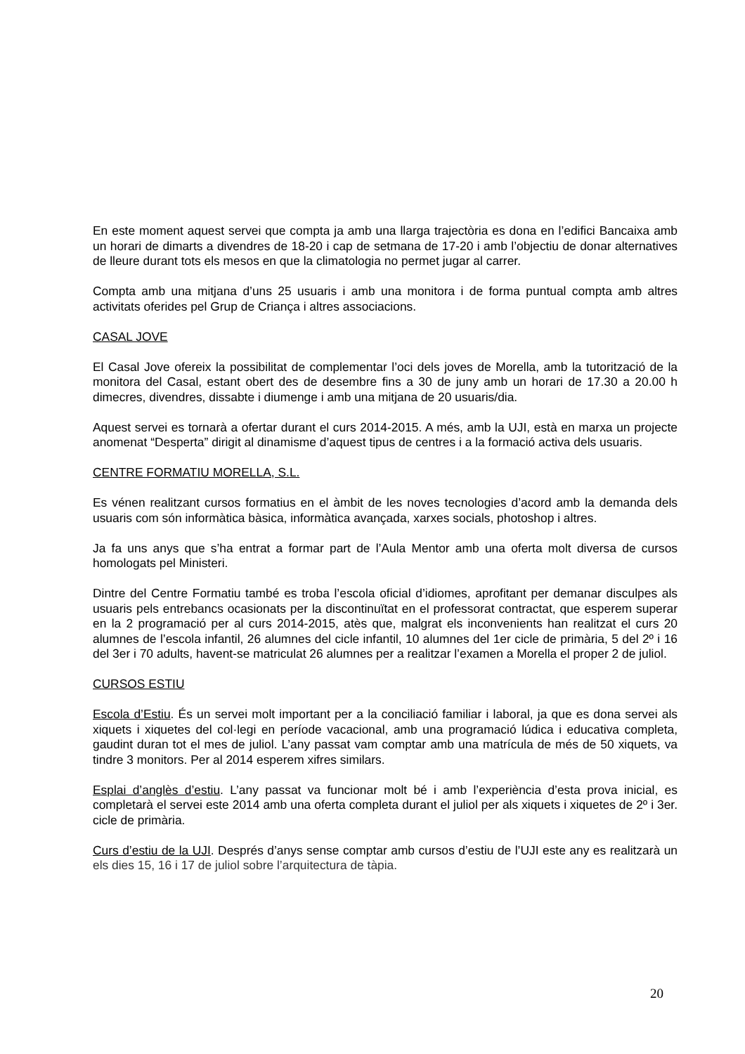En este moment aquest servei que compta ja amb una llarga trajectòria es dona en l’edifici Bancaixa amb un horari de dimarts a divendres de 18-20 i cap de setmana de 17-20 i amb l’objectiu de donar alternatives de lleure durant tots els mesos en que la climatologia no permet jugar al carrer.
Compta amb una mitjana d’uns 25 usuaris i amb una monitora i de forma puntual compta amb altres activitats oferides pel Grup de Criança i altres associacions.
CASAL JOVE
El Casal Jove ofereix la possibilitat de complementar l’oci dels joves de Morella, amb la tutorització de la monitora del Casal, estant obert des de desembre fins a 30 de juny amb un horari de 17.30 a 20.00 h dimecres, divendres, dissabte i diumenge i amb una mitjana de 20 usuaris/dia.
Aquest servei es tornarà a ofertar durant el curs 2014-2015. A més, amb la UJI, està en marxa un projecte anomenat “Desperta” dirigit al dinamisme d’aquest tipus de centres i a la formació activa dels usuaris.
CENTRE FORMATIU MORELLA, S.L.
Es vénen realitzant cursos formatius en el àmbit de les noves tecnologies d’acord amb la demanda dels usuaris com són informàtica bàsica, informàtica avançada, xarxes socials, photoshop i altres.
Ja fa uns anys que s’ha entrat a formar part de l’Aula Mentor amb una oferta molt diversa de cursos homologats pel Ministeri.
Dintre del Centre Formatiu també es troba l’escola oficial d’idiomes, aprofitant per demanar disculpes als usuaris pels entrebancs ocasionats per la discontinuïtat en el professorat contractat, que esperem superar en la 2 programació per al curs 2014-2015, atès que, malgrat els inconvenients han realitzat el curs 20 alumnes de l’escola infantil, 26 alumnes del cicle infantil, 10 alumnes del 1er cicle de primària, 5 del 2º i 16 del 3er i 70 adults, havent-se matriculat 26 alumnes per a realitzar l’examen a Morella el proper 2 de juliol.
CURSOS ESTIU
Escola d’Estiu. És un servei molt important per a la conciliació familiar i laboral, ja que es dona servei als xiquets i xiquetes del col·legi en període vacacional, amb una programació lúdica i educativa completa, gaudint duran tot el mes de juliol. L’any passat vam comptar amb una matrícula de més de 50 xiquets, va tindre 3 monitors. Per al 2014 esperem xifres similars.
Esplai d’anglès d’estiu. L’any passat va funcionar molt bé i amb l’experiència d’esta prova inicial, es completarà el servei este 2014 amb una oferta completa durant el juliol per als xiquets i xiquetes de 2º i 3er. cicle de primària.
Curs d’estiu de la UJI. Després d’anys sense comptar amb cursos d’estiu de l’UJI este any es realitzarà un els dies 15, 16 i 17 de juliol sobre l’arquitectura de tàpia.
20